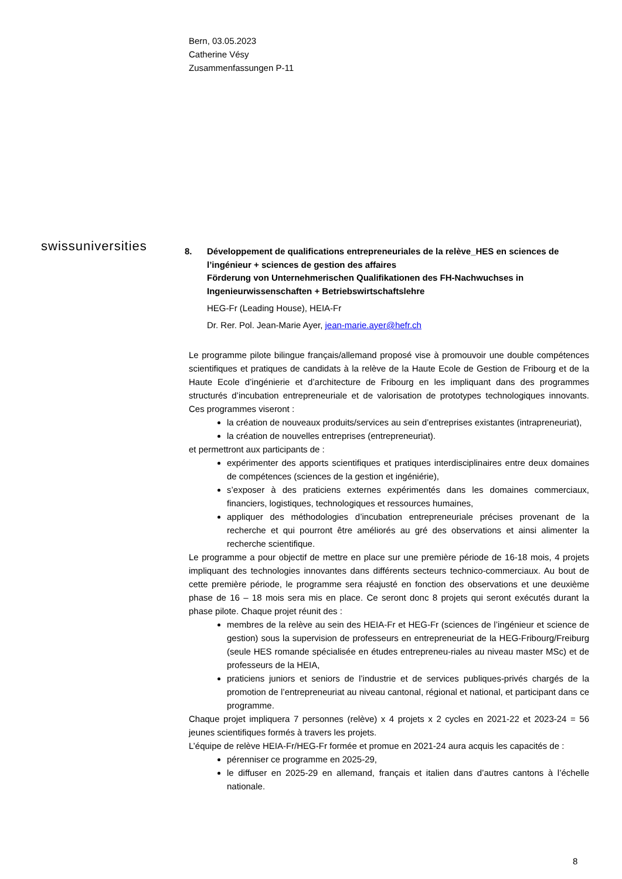Bern, 03.05.2023
Catherine Vésy
Zusammenfassungen P-11
swissuniversities
8. Développement de qualifications entrepreneuriales de la relève_HES en sciences de l’ingénieur + sciences de gestion des affaires
Förderung von Unternehmerischen Qualifikationen des FH-Nachwuchses in Ingenieurwissenschaften + Betriebswirtschaftslehre
HEG-Fr (Leading House), HEIA-Fr
Dr. Rer. Pol. Jean-Marie Ayer, jean-marie.ayer@hefr.ch
Le programme pilote bilingue français/allemand proposé vise à promouvoir une double compétences scientifiques et pratiques de candidats à la relève de la Haute Ecole de Gestion de Fribourg et de la Haute Ecole d’ingénierie et d’architecture de Fribourg en les impliquant dans des programmes structurés d’incubation entrepreneuriale et de valorisation de prototypes technologiques innovants. Ces programmes viseront :
la création de nouveaux produits/services au sein d’entreprises existantes (intrapreneuriat),
la création de nouvelles entreprises (entrepreneuriat).
et permettront aux participants de :
expérimenter des apports scientifiques et pratiques interdisciplinaires entre deux domaines de compétences (sciences de la gestion et ingéniérie),
s’exposer à des praticiens externes expérimentés dans les domaines commerciaux, financiers, logistiques, technologiques et ressources humaines,
appliquer des méthodologies d’incubation entrepreneuriale précises provenant de la recherche et qui pourront être améliorés au gré des observations et ainsi alimenter la recherche scientifique.
Le programme a pour objectif de mettre en place sur une première période de 16-18 mois, 4 projets impliquant des technologies innovantes dans différents secteurs technico-commerciaux. Au bout de cette première période, le programme sera réajusté en fonction des observations et une deuxième phase de 16 – 18 mois sera mis en place. Ce seront donc 8 projets qui seront exécutés durant la phase pilote. Chaque projet réunit des :
membres de la relève au sein des HEIA-Fr et HEG-Fr (sciences de l’ingénieur et science de gestion) sous la supervision de professeurs en entrepreneuriat de la HEG-Fribourg/Freiburg (seule HES romande spécialisée en études entrepreneu-riales au niveau master MSc) et de professeurs de la HEIA,
praticiens juniors et seniors de l’industrie et de services publiques-privés chargés de la promotion de l’entrepreneuriat au niveau cantonal, régional et national, et participant dans ce programme.
Chaque projet impliquera 7 personnes (relève) x 4 projets x 2 cycles en 2021-22 et 2023-24 = 56 jeunes scientifiques formés à travers les projets.
L’équipe de relève HEIA-Fr/HEG-Fr formée et promue en 2021-24 aura acquis les capacités de :
pérenniser ce programme en 2025-29,
le diffuser en 2025-29 en allemand, français et italien dans d’autres cantons à l’échelle nationale.
8